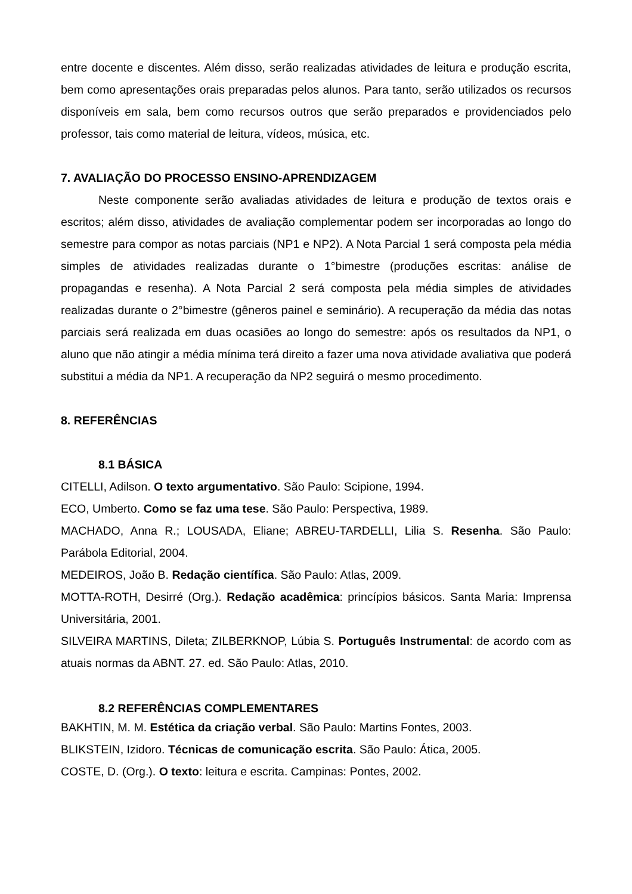entre docente e discentes. Além disso, serão realizadas atividades de leitura e produção escrita, bem como apresentações orais preparadas pelos alunos. Para tanto, serão utilizados os recursos disponíveis em sala, bem como recursos outros que serão preparados e providenciados pelo professor, tais como material de leitura, vídeos, música, etc.
7. AVALIAÇÃO DO PROCESSO ENSINO-APRENDIZAGEM
Neste componente serão avaliadas atividades de leitura e produção de textos orais e escritos; além disso, atividades de avaliação complementar podem ser incorporadas ao longo do semestre para compor as notas parciais (NP1 e NP2). A Nota Parcial 1 será composta pela média simples de atividades realizadas durante o 1°bimestre (produções escritas: análise de propagandas e resenha). A Nota Parcial 2 será composta pela média simples de atividades realizadas durante o 2°bimestre (gêneros painel e seminário). A recuperação da média das notas parciais será realizada em duas ocasiões ao longo do semestre: após os resultados da NP1, o aluno que não atingir a média mínima terá direito a fazer uma nova atividade avaliativa que poderá substitui a média da NP1. A recuperação da NP2 seguirá o mesmo procedimento.
8. REFERÊNCIAS
8.1 BÁSICA
CITELLI, Adilson. O texto argumentativo. São Paulo: Scipione, 1994.
ECO, Umberto. Como se faz uma tese. São Paulo: Perspectiva, 1989.
MACHADO, Anna R.; LOUSADA, Eliane; ABREU-TARDELLI, Lilia S. Resenha. São Paulo: Parábola Editorial, 2004.
MEDEIROS, João B. Redação científica. São Paulo: Atlas, 2009.
MOTTA-ROTH, Desirré (Org.). Redação acadêmica: princípios básicos. Santa Maria: Imprensa Universitária, 2001.
SILVEIRA MARTINS, Dileta; ZILBERKNOP, Lúbia S. Português Instrumental: de acordo com as atuais normas da ABNT. 27. ed. São Paulo: Atlas, 2010.
8.2 REFERÊNCIAS COMPLEMENTARES
BAKHTIN, M. M. Estética da criação verbal. São Paulo: Martins Fontes, 2003.
BLIKSTEIN, Izidoro. Técnicas de comunicação escrita. São Paulo: Ática, 2005.
COSTE, D. (Org.). O texto: leitura e escrita. Campinas: Pontes, 2002.